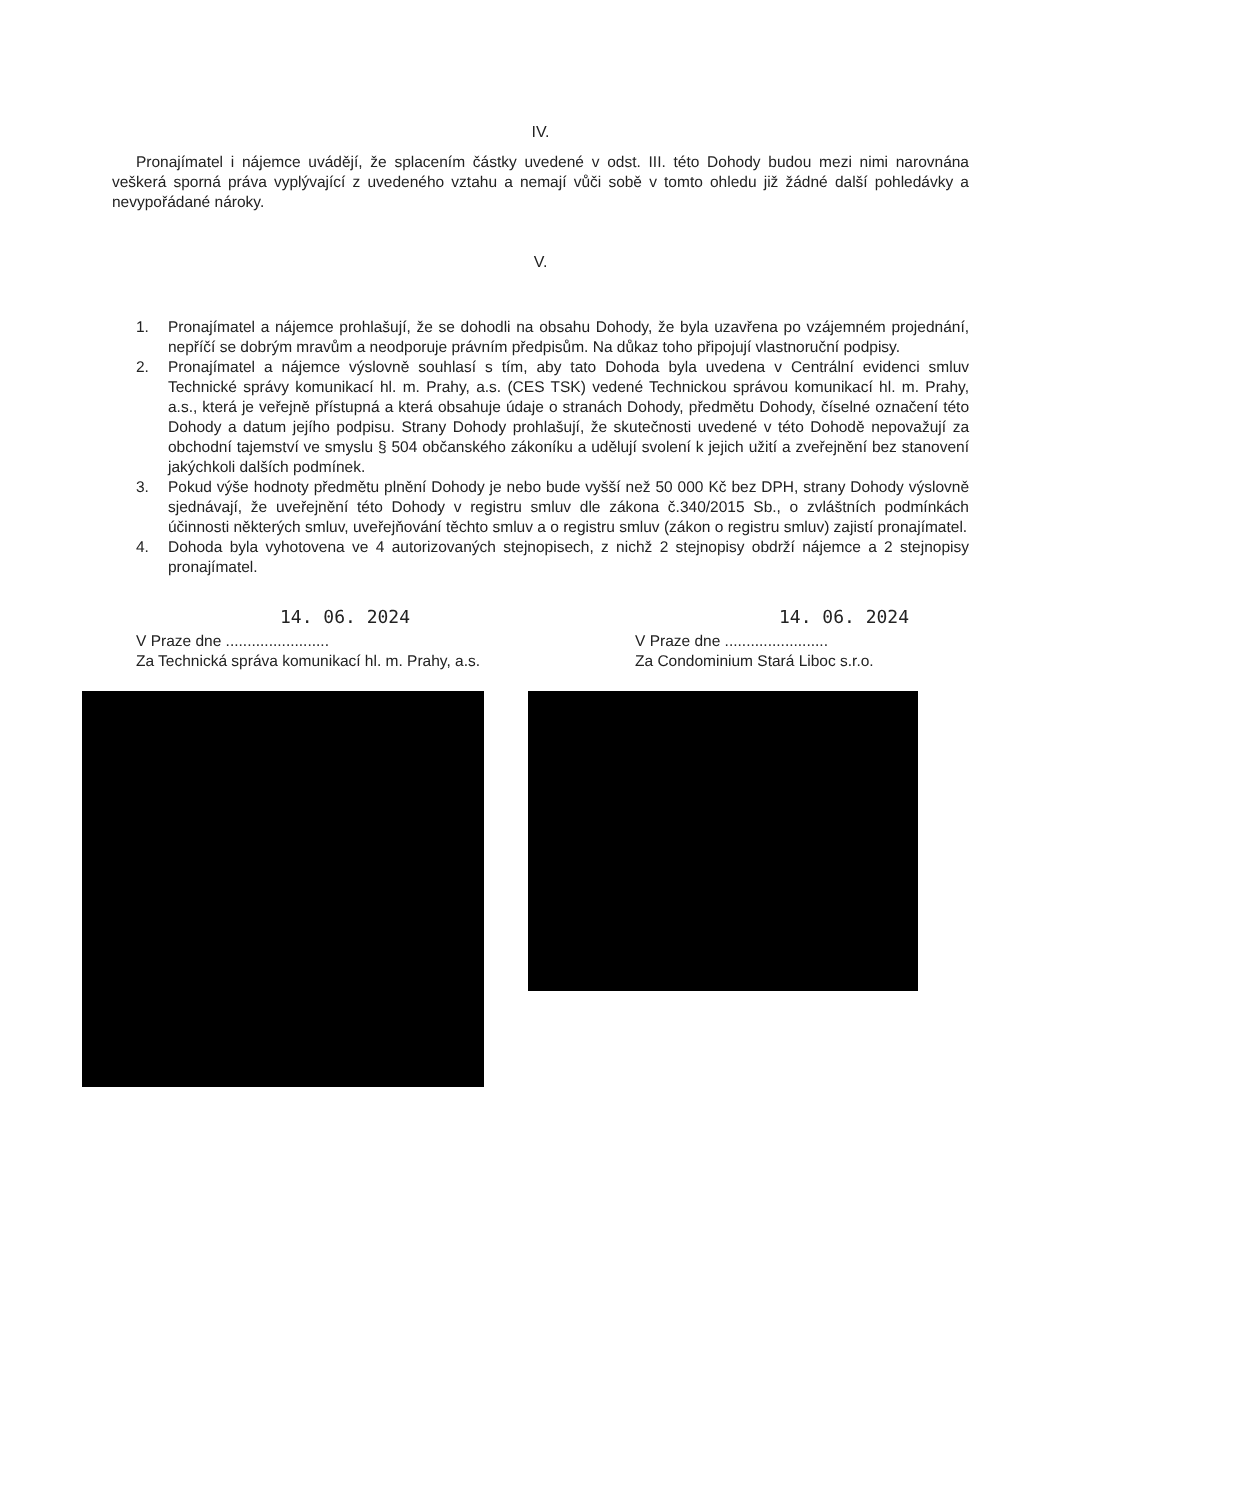IV.
Pronajímatel i nájemce uvádějí, že splacením částky uvedené v odst. III. této Dohody budou mezi nimi narovnána veškerá sporná práva vyplývající z uvedeného vztahu a nemají vůči sobě v tomto ohledu již žádné další pohledávky a nevypořádané nároky.
V.
1. Pronajímatel a nájemce prohlašují, že se dohodli na obsahu Dohody, že byla uzavřena po vzájemném projednání, nepříčí se dobrým mravům a neodporuje právním předpisům. Na důkaz toho připojují vlastnoruční podpisy.
2. Pronajímatel a nájemce výslovně souhlasí s tím, aby tato Dohoda byla uvedena v Centrální evidenci smluv Technické správy komunikací hl. m. Prahy, a.s. (CES TSK) vedené Technickou správou komunikací hl. m. Prahy, a.s., která je veřejně přístupná a která obsahuje údaje o stranách Dohody, předmětu Dohody, číselné označení této Dohody a datum jejího podpisu. Strany Dohody prohlašují, že skutečnosti uvedené v této Dohodě nepovažují za obchodní tajemství ve smyslu § 504 občanského zákoníku a udělují svolení k jejich užití a zveřejnění bez stanovení jakýchkoli dalších podmínek.
3. Pokud výše hodnoty předmětu plnění Dohody je nebo bude vyšší než 50 000 Kč bez DPH, strany Dohody výslovně sjednávají, že uveřejnění této Dohody v registru smluv dle zákona č.340/2015 Sb., o zvláštních podmínkách účinnosti některých smluv, uveřejňování těchto smluv a o registru smluv (zákon o registru smluv) zajistí pronajímatel.
4. Dohoda byla vyhotovena ve 4 autorizovaných stejnopisech, z nichž 2 stejnopisy obdrží nájemce a 2 stejnopisy pronajímatel.
14. 06. 2024
V Praze dne ........................
Za Technická správa komunikací hl. m. Prahy, a.s.
14. 06. 2024
V Praze dne ........................
Za Condominium Stará Liboc s.r.o.